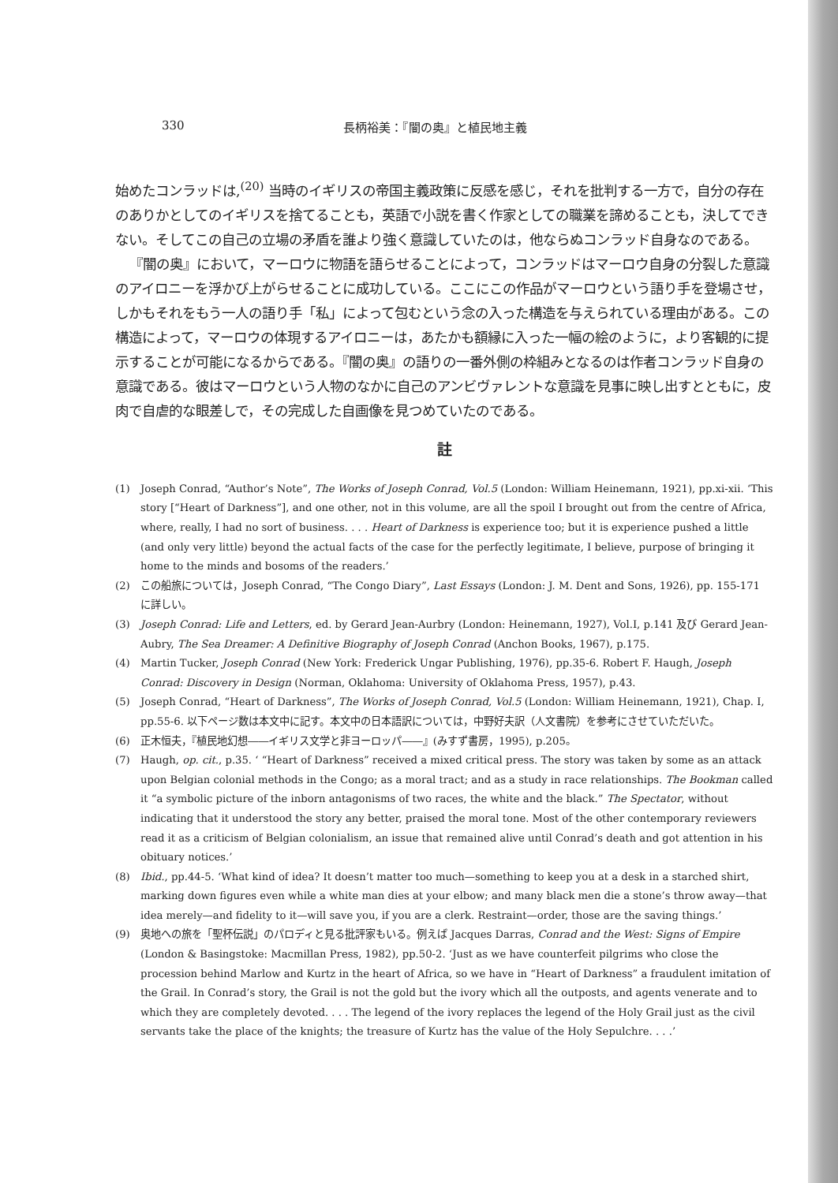330 長柄裕美：『闇の奥』と植民地主義
始めたコンラッドは,<sup>(20)</sup> 当時のイギリスの帝国主義政策に反感を感じ，それを批判する一方で，自分の存在のありかとしてのイギリスを捨てることも，英語で小説を書く作家としての職業を諦めることも，決してできない。そしてこの自己の立場の矛盾を誰より強く意識していたのは，他ならぬコンラッド自身なのである。
『闇の奥』において，マーロウに物語を語らせることによって，コンラッドはマーロウ自身の分裂した意識のアイロニーを浮かび上がらせることに成功している。ここにこの作品がマーロウという語り手を登場させ，しかもそれをもう一人の語り手「私」によって包むという念の入った構造を与えられている理由がある。この構造によって，マーロウの体現するアイロニーは，あたかも額縁に入った一幅の絵のように，より客観的に提示することが可能になるからである。『闇の奥』の語りの一番外側の枠組みとなるのは作者コンラッド自身の意識である。彼はマーロウという人物のなかに自己のアンビヴァレントな意識を見事に映し出すとともに，皮肉で自虐的な眼差しで，その完成した自画像を見つめていたのである。
註
(1) Joseph Conrad, “Author’s Note”, The Works of Joseph Conrad, Vol.5 (London: William Heinemann, 1921), pp.xi-xii. ‘This story [“Heart of Darkness”], and one other, not in this volume, are all the spoil I brought out from the centre of Africa, where, really, I had no sort of business. . . . Heart of Darkness is experience too; but it is experience pushed a little (and only very little) beyond the actual facts of the case for the perfectly legitimate, I believe, purpose of bringing it home to the minds and bosoms of the readers.’
(2) この船旅については，Joseph Conrad, “The Congo Diary”, Last Essays (London: J. M. Dent and Sons, 1926), pp. 155-171 に詳しい。
(3) Joseph Conrad: Life and Letters, ed. by Gerard Jean-Aurbry (London: Heinemann, 1927), Vol.I, p.141 及び Gerard Jean-Aubry, The Sea Dreamer: A Definitive Biography of Joseph Conrad (Anchon Books, 1967), p.175.
(4) Martin Tucker, Joseph Conrad (New York: Frederick Ungar Publishing, 1976), pp.35-6. Robert F. Haugh, Joseph Conrad: Discovery in Design (Norman, Oklahoma: University of Oklahoma Press, 1957), p.43.
(5) Joseph Conrad, “Heart of Darkness”, The Works of Joseph Conrad, Vol.5 (London: William Heinemann, 1921), Chap. I, pp.55-6. 以下ページ数は本文中に記す。本文中の日本語訳については，中野好夫訳（人文書院）を参考にさせていただいた。
(6) 正木恒夫，『植民地幻想――イギリス文学と非ヨーロッパ――』(みすず書房，1995), p.205。
(7) Haugh, op. cit., p.35. ‘ “Heart of Darkness” received a mixed critical press. The story was taken by some as an attack upon Belgian colonial methods in the Congo; as a moral tract; and as a study in race relationships. The Bookman called it “a symbolic picture of the inborn antagonisms of two races, the white and the black.” The Spectator, without indicating that it understood the story any better, praised the moral tone. Most of the other contemporary reviewers read it as a criticism of Belgian colonialism, an issue that remained alive until Conrad’s death and got attention in his obituary notices.’
(8) Ibid., pp.44-5. ‘What kind of idea? It doesn’t matter too much—something to keep you at a desk in a starched shirt, marking down figures even while a white man dies at your elbow; and many black men die a stone’s throw away—that idea merely—and fidelity to it—will save you, if you are a clerk. Restraint—order, those are the saving things.’
(9) 奥地への旅を「聖杯伝説」のパロディと見る批評家もいる。例えば Jacques Darras, Conrad and the West: Signs of Empire (London & Basingstoke: Macmillan Press, 1982), pp.50-2. ‘Just as we have counterfeit pilgrims who close the procession behind Marlow and Kurtz in the heart of Africa, so we have in “Heart of Darkness” a fraudulent imitation of the Grail. In Conrad’s story, the Grail is not the gold but the ivory which all the outposts, and agents venerate and to which they are completely devoted. . . . The legend of the ivory replaces the legend of the Holy Grail just as the civil servants take the place of the knights; the treasure of Kurtz has the value of the Holy Sepulchre. . . .’